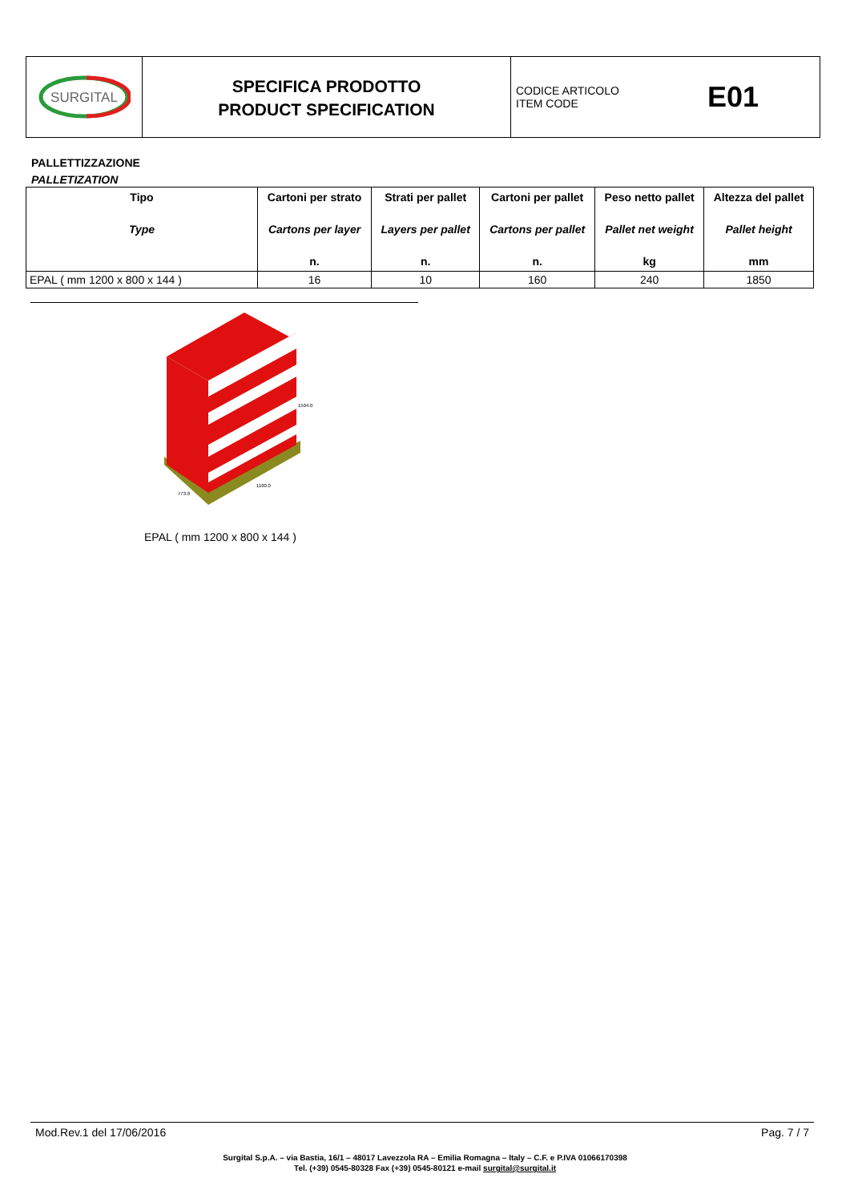SURGITAL
SPECIFICA PRODOTTO
PRODUCT SPECIFICATION
CODICE ARTICOLO
ITEM CODE
E01
PALLETTIZZAZIONE
PALLETIZATION
| Tipo Type | Cartoni per strato Cartons per layer n. | Strati per pallet Layers per pallet n. | Cartoni per pallet Cartons per pallet n. | Peso netto pallet Pallet net weight kg | Altezza del pallet Pallet height mm |
| --- | --- | --- | --- | --- | --- |
| EPAL ( mm 1200 x 800 x 144 ) | 16 | 10 | 160 | 240 | 1850 |
1504.0
1160.0
773.0
EPAL ( mm 1200 x 800 x 144 )
Mod.Rev.1 del 17/06/2016 Pag. 7 / 7
Surgital S.p.A. – via Bastia, 16/1 – 48017 Lavezzola RA – Emilia Romagna – Italy – C.F. e P.IVA 01066170398
Tel. (+39) 0545-80328 Fax (+39) 0545-80121 e-mail surgital@surgital.it